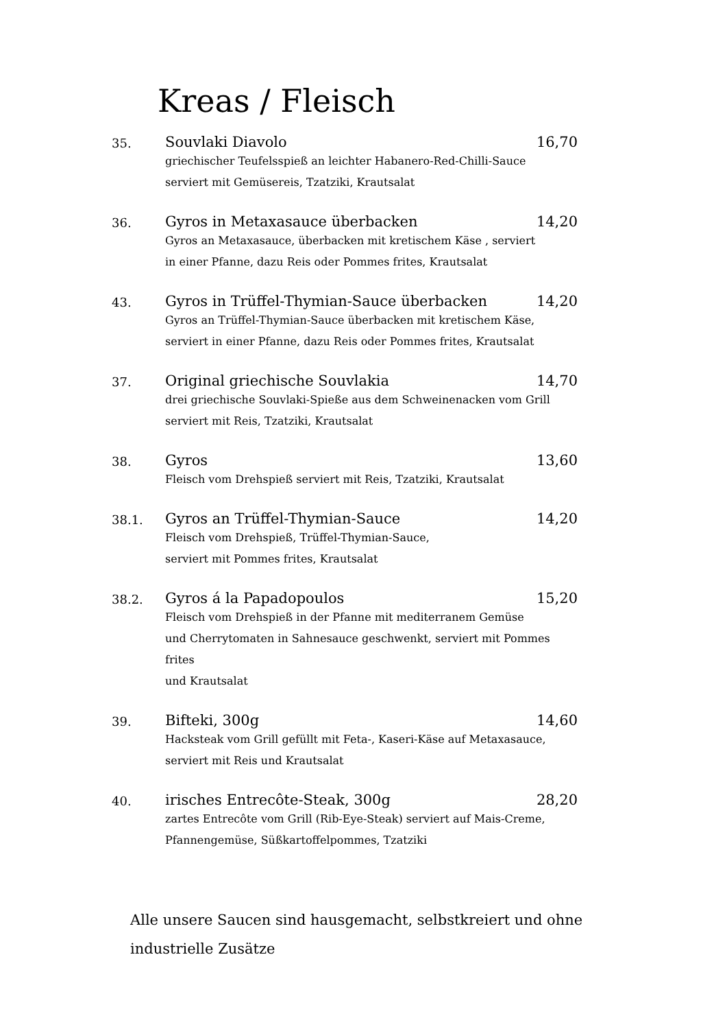Kreas / Fleisch
35. Souvlaki Diavolo 16,70
griechischer Teufelsspieß an leichter Habanero-Red-Chilli-Sauce
serviert mit Gemüsereis, Tzatziki, Krautsalat
36. Gyros in Metaxasauce überbacken 14,20
Gyros an Metaxasauce, überbacken mit kretischem Käse , serviert
in einer Pfanne, dazu Reis oder Pommes frites, Krautsalat
43. Gyros in Trüffel-Thymian-Sauce überbacken 14,20
Gyros an Trüffel-Thymian-Sauce überbacken mit kretischem Käse,
serviert in einer Pfanne, dazu Reis oder Pommes frites, Krautsalat
37. Original griechische Souvlakia 14,70
drei griechische Souvlaki-Spieße aus dem Schweinenacken vom Grill
serviert mit Reis, Tzatziki, Krautsalat
38. Gyros 13,60
Fleisch vom Drehspieß serviert mit Reis, Tzatziki, Krautsalat
38.1. Gyros an Trüffel-Thymian-Sauce 14,20
Fleisch vom Drehspieß, Trüffel-Thymian-Sauce,
serviert mit Pommes frites, Krautsalat
38.2. Gyros á la Papadopoulos 15,20
Fleisch vom Drehspieß in der Pfanne mit mediterranem Gemüse
und Cherrytomaten in Sahnesauce geschwenkt, serviert mit Pommes frites
und Krautsalat
39. Bifteki, 300g 14,60
Hacksteak vom Grill gefüllt mit Feta-, Kaseri-Käse auf Metaxasauce,
serviert mit Reis und Krautsalat
40. irisches Entrecôte-Steak, 300g 28,20
zartes Entrecôte vom Grill (Rib-Eye-Steak) serviert auf Mais-Creme,
Pfannengemüse, Süßkartoffelpommes, Tzatziki
Alle unsere Saucen sind hausgemacht, selbstkreiert und ohne industrielle Zusätze